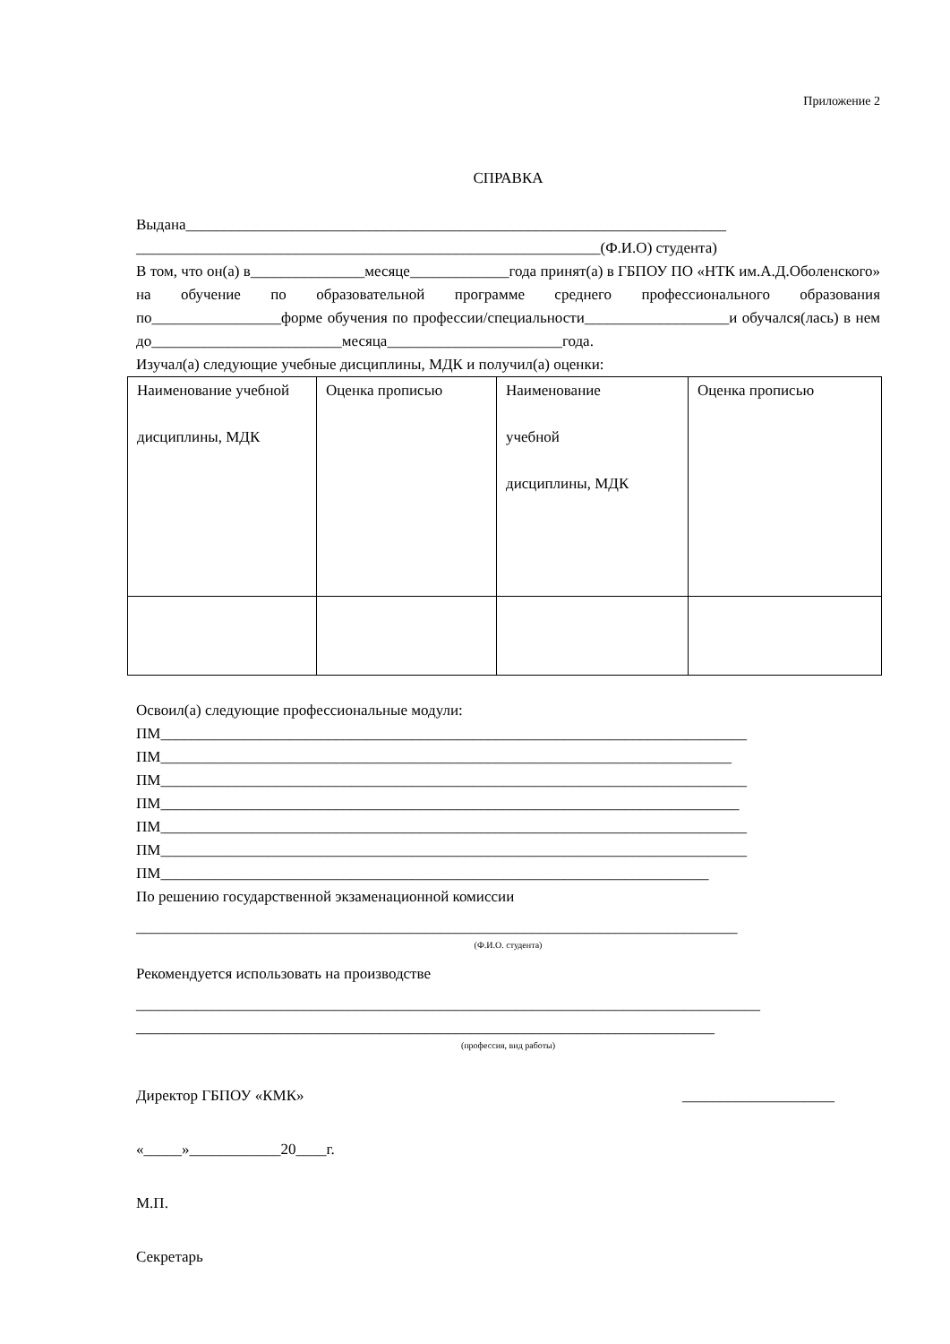Приложение 2
СПРАВКА
Выдана_______________________________________________________________________
_____________________________________________________________(Ф.И.О) студента)
В том, что он(а) в_______________месяце_____________года принят(а) в ГБПОУ ПО «НТК им.А.Д.Оболенского» на обучение по образовательной программе среднего профессионального образования по_________________форме обучения по профессии/специальности___________________и обучался(лась) в нем
до_________________________месяца_______________________года.
Изучал(а) следующие учебные дисциплины, МДК и получил(а) оценки:
| Наименование учебной дисциплины, МДК | Оценка прописью | Наименование учебной дисциплины, МДК | Оценка прописью |
Освоил(а) следующие профессиональные модули:
ПМ_____________________________________________________________________________
ПМ___________________________________________________________________________
ПМ_____________________________________________________________________________
ПМ____________________________________________________________________________
ПМ_____________________________________________________________________________
ПМ_____________________________________________________________________________
ПМ________________________________________________________________________
По решению государственной экзаменационной комиссии
_______________________________________________________________________________
(Ф.И.О. студента)
Рекомендуется использовать на производстве
__________________________________________________________________________________
____________________________________________________________________________
(профессия, вид работы)
Директор ГБПОУ «КМК» ____________________
«_____»____________20____г.
М.П.
Секретарь